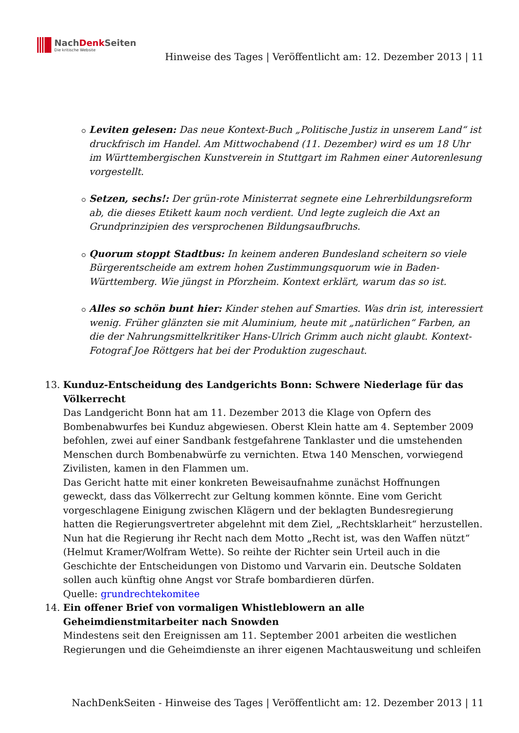NachDenk Seiten
Die kritische Website
Hinweise des Tages | Veröffentlicht am: 12. Dezember 2013 | 11
Leviten gelesen: Das neue Kontext-Buch „Politische Justiz in unserem Land“ ist druckfrisch im Handel. Am Mittwochabend (11. Dezember) wird es um 18 Uhr im Württembergischen Kunstverein in Stuttgart im Rahmen einer Autorenlesung vorgestellt.
Setzen, sechs!: Der grün-rote Ministerrat segnete eine Lehrerbildungsreform ab, die dieses Etikett kaum noch verdient. Und legte zugleich die Axt an Grundprinzipien des versprochenen Bildungsaufbruchs.
Quorum stoppt Stadtbus: In keinem anderen Bundesland scheitern so viele Bürgerentscheide am extrem hohen Zustimmungsquorum wie in Baden-Württemberg. Wie jüngst in Pforzheim. Kontext erklärt, warum das so ist.
Alles so schön bunt hier: Kinder stehen auf Smarties. Was drin ist, interessiert wenig. Früher glänzten sie mit Aluminium, heute mit „natürlichen“ Farben, an die der Nahrungsmittelkritiker Hans-Ulrich Grimm auch nicht glaubt. Kontext-Fotograf Joe Röttgers hat bei der Produktion zugeschaut.
13. Kunduz-Entscheidung des Landgerichts Bonn: Schwere Niederlage für das Völkerrecht
Das Landgericht Bonn hat am 11. Dezember 2013 die Klage von Opfern des Bombenabwurfes bei Kunduz abgewiesen. Oberst Klein hatte am 4. September 2009 befohlen, zwei auf einer Sandbank festgefahrene Tanklaster und die umstehenden Menschen durch Bombenabwürfe zu vernichten. Etwa 140 Menschen, vorwiegend Zivilisten, kamen in den Flammen um.
Das Gericht hatte mit einer konkreten Beweisaufnahme zunächst Hoffnungen geweckt, dass das Völkerrecht zur Geltung kommen könnte. Eine vom Gericht vorgeschlagene Einigung zwischen Klägern und der beklagten Bundesregierung hatten die Regierungsvertreter abgelehnt mit dem Ziel, „Rechtsklarheit“ herzustellen. Nun hat die Regierung ihr Recht nach dem Motto „Recht ist, was den Waffen nützt“ (Helmut Kramer/Wolfram Wette). So reihte der Richter sein Urteil auch in die Geschichte der Entscheidungen von Distomo und Varvarin ein. Deutsche Soldaten sollen auch künftig ohne Angst vor Strafe bombardieren dürfen.
Quelle: grundrechtekomitee
14. Ein offener Brief von vormaligen Whistleblowern an alle Geheimdienstmitarbeiter nach Snowden
Mindestens seit den Ereignissen am 11. September 2001 arbeiten die westlichen Regierungen und die Geheimdienste an ihrer eigenen Machtausweitung und schleifen
NachDenkSeiten - Hinweise des Tages | Veröffentlicht am: 12. Dezember 2013 | 11